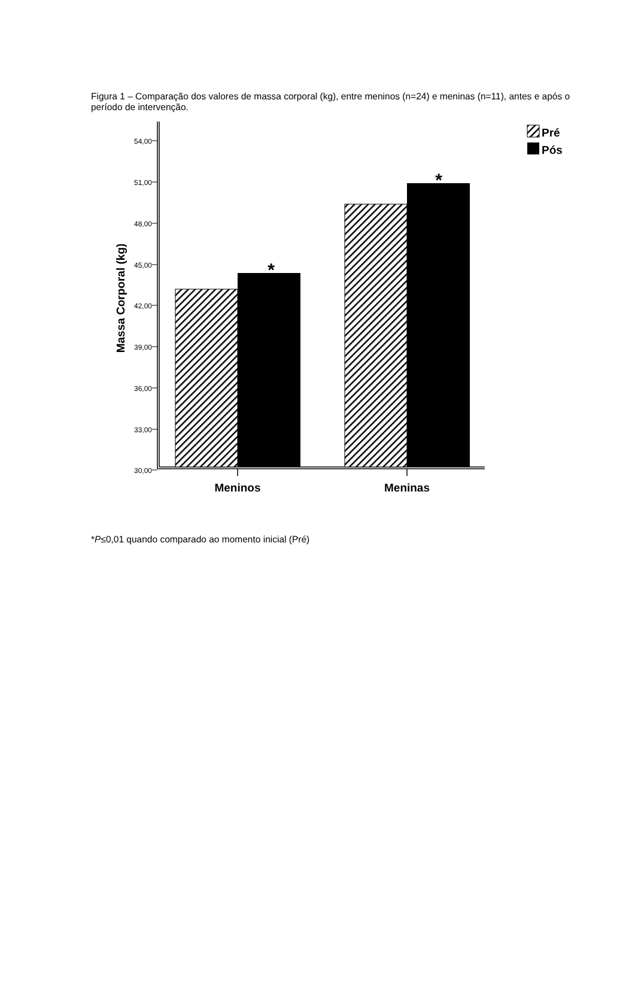Figura 1 – Comparação dos valores de massa corporal (kg), entre meninos (n=24) e meninas (n=11), antes e após o período de intervenção.
54,00
51,00
48,00
45,00
42,00
39,00
36,00
33,00
30,00
Massa Corporal (kg)
*
*
Meninos
Meninas
Pré
Pós
*P≤0,01 quando comparado ao momento inicial (Pré)